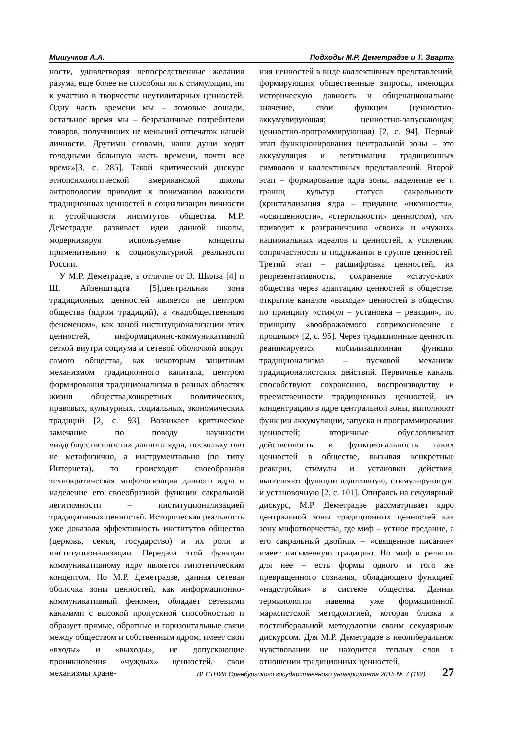Мишучков А.А. Подходы М.Р. Деметрадзе и Т. Зварта
ности, удовлетворяя непосредственные желания разума, еще более не способны ни к стимуляции, ни к участию в творчестве неутилитарных ценностей. Одну часть времени мы – ломовые лошади, остальное время мы – безразличные потребители товаров, получивших не меньший отпечаток нашей личности. Другими словами, наши души ходят голодными большую часть времени, почти все время»[3, с. 285]. Такой критический дискурс этнопсихологической американской школы антропологии приводит к пониманию важности традиционных ценностей в социализации личности и устойчивости институтов общества. М.Р. Деметрадзе развивает идеи данной школы, модернизируя используемые концепты применительно к социокультурной реальности России.
У М.Р. Деметрадзе, в отличие от Э. Шилза [4] и Ш. Айзенштадта [5],центральная зона традиционных ценностей является не центром общества (ядром традиций), а «надобщественным феноменом», как зоной институционализации этих ценностей, информационно-коммуникативной сеткой внутри социума и сетевой оболочкой вокруг самого общества, как некоторым защитным механизмом традиционного капитала, центром формирования традиционализма в разных областях жизни общества,конкретных политических, правовых, культурных, социальных, экономических традиций [2, с. 93]. Возникает критическое замечание по поводу научности «надобщественности» данного ядра, поскольку оно не метафизично, а инструментально (по типу Интернета), то происходит своеобразная технократическая мифологизация данного ядра и наделение его своеобразной функции сакральной легитимности – институционализацией традиционных ценностей. Историческая реальность уже доказала эффективность институтов общества (церковь, семья, государство) и их роли в институционализации. Передача этой функции коммуникативному ядру является гипотетическим концептом. По М.Р. Деметрадзе, данная сетевая оболочка зоны ценностей, как информационно-коммуникативный феномен, обладает сетевыми каналами с высокой пропускной способностью и образует прямые, обратные и горизонтальные связи между обществом и собственным ядром, имеет свои «входы» и «выходы», не допускающие проникновения «чуждых» ценностей, свои механизмы хране-
ния ценностей в виде коллективных представлений, формирующих общественные запросы, имеющих историческую давность и общенациональное значение, свои функции (ценностно-аккумулирующая; ценностно-запускающая; ценностно-программирующая) [2, с. 94]. Первый этап функционирования центральной зоны – это аккумуляция и легитимация традиционных символов и коллективных представлений. Второй этап – формирование ядра зоны, наделение ее и границ культур статуса сакральности (кристаллизация ядра – придание «иконности», «освященности», «стерильности» ценностям), что приводит к разграничению «своих» и «чужих» национальных идеалов и ценностей, к усилению сопричастности и подражания в группе ценностей. Третий этап – расшифровка ценностей, их репрезентативность, сохранение «статус-кво» общества через адаптацию ценностей в обществе, открытие каналов «выхода» ценностей в общество по принципу «стимул – установка – реакция», по принципу «воображаемого соприкосновение с прошлым» [2, с. 95]. Через традиционные ценности реанимируется мобилизационная функция традиционализма – пусковой механизм традиционалистских действий. Первичные каналы способствуют сохранению, воспроизводству и преемственности традиционных ценностей, их концентрацию в ядре центральной зоны, выполняют функции аккумуляции, запуска и программирования ценностей; вторичные обусловливают действенность и функциональность таких ценностей в обществе, вызывая конкретные реакции, стимулы и установки действия, выполняют функции адаптивную, стимулирующую и установочную [2, с. 101]. Опираясь на секулярный дискурс, М.Р. Деметрадзе рассматривает ядро центральной зоны традиционных ценностей как зону мифотворчества, где миф – устное предание, а его сакральный двойник – «священное писание» имеет письменную традицию. Но миф и религия для нее – есть формы одного и того же превращенного сознания, обладающего функцией «надстройки» в системе общества. Данная терминология навеяна уже формационной марксистской методологией, которая близка к постлиберальной методологии своим секулярным дискурсом. Для М.Р. Деметрадзе в неолиберальном чувствовании не находится теплых слов в отношении традиционных ценностей,
ВЕСТНИК Оренбургского государственного университета 2015 № 7 (182) 27